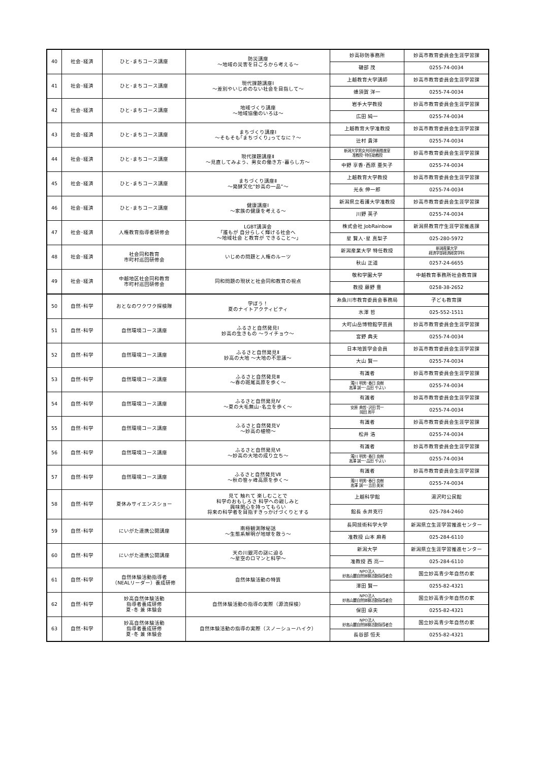| 40 | 社会･経済 | ひと･まちコース講座 | 防災講座 ～地域の災害を日ごろから考える～ | 妙高砂防事務所 | 妙高市教育委員会生涯学習課 |
| | | | | 磯部 茂 | 0255-74-0034 |
| 41 | 社会･経済 | ひと･まちコース講座 | 現代課題講座Ⅰ ～差別やいじめのない社会を目指して～ | 上越教育大学講師 | 妙高市教育委員会生涯学習課 |
| | | | | 蜂須賀 洋一 | 0255-74-0034 |
| 42 | 社会･経済 | ひと･まちコース講座 | 地域づくり講座 ～地域協働のいろは～ | 岩手大学教授 | 妙高市教育委員会生涯学習課 |
| | | | | 広田 純一 | 0255-74-0034 |
| 43 | 社会･経済 | ひと･まちコース講座 | まちづくり講座Ⅰ ～そもそも｢まちづくり｣ってなに？～ | 上越教育大学准教授 | 妙高市教育委員会生涯学習課 |
| | | | | 辻村 貴洋 | 0255-74-0034 |
| 44 | 社会･経済 | ひと･まちコース講座 | 現代課題講座Ⅱ ～見直してみよう、男女の働き方･暮らし方～ | 新潟大学男女共同参画推進室 准教授･特任助教授 | 妙高市教育委員会生涯学習課 |
| | | | | 中野 享香･西原 亜矢子 | 0255-74-0034 |
| 45 | 社会･経済 | ひと･まちコース講座 | まちづくり講座Ⅱ ～発酵文化“妙高の一品”～ | 上越教育大学教授 | 妙高市教育委員会生涯学習課 |
| | | | | 光永 伸一郎 | 0255-74-0034 |
| 46 | 社会･経済 | ひと･まちコース講座 | 健康講座Ⅰ ～家族の健康を考える～ | 新潟県立看護大学准教授 | 妙高市教育委員会生涯学習課 |
| | | | | 川野 英子 | 0255-74-0034 |
| 47 | 社会･経済 | 人権教育指導者研修会 | LGBT講演会 ｢誰もが 自分らしく輝ける社会へ ～地域社会 と教育が できること～｣ | 株式会社 JobRainbow | 新潟県教育庁生涯学習推進課 |
| | | | | 星 賢人･星 真梨子 | 025-280-5972 |
| 48 | 社会･経済 | 社会同和教育 市町村巡回研修会 | いじめの問題と人権のルーツ | 新潟産業大学 特任教授 | 新潟産業大学 経済学部経済経営学科 |
| | | | | 秋山 正道 | 0257-24-6655 |
| 49 | 社会･経済 | 中越地区社会同和教育 市町村巡回研修会 | 同和問題の現状と社会同和教育の視点 | 敬和学園大学 | 中越教育事務所社会教育課 |
| | | | | 教授 藤野 豊 | 0258-38-2652 |
| 50 | 自然･科学 | おとなのワクワク探検隊 | 学ぼう！ 夏のナイトアクティビティ | 糸魚川市教育委員会事務局 | 子ども教育課 |
| | | | | 水澤 哲 | 025-552-1511 |
| 51 | 自然･科学 | 自然環境コース講座 | ふるさと自然発見Ⅰ 妙高の生きもの ～ライチョウ～ | 大町山岳博物館学芸員 | 妙高市教育委員会生涯学習課 |
| | | | | 宮野 典夫 | 0255-74-0034 |
| 52 | 自然･科学 | 自然環境コース講座 | ふるさと自然発見Ⅱ 妙高の大地 ～大地の不思議～ | 日本地質学会会員 | 妙高市教育委員会生涯学習課 |
| | | | | 大山 賢一 | 0255-74-0034 |
| 53 | 自然･科学 | 自然環境コース講座 | ふるさと自然発見Ⅲ ～春の斑尾高原を歩く～ | 有識者 | 妙高市教育委員会生涯学習課 |
| | | | | 濁川 明男･春日 良樹 高澤 誠一･品田 やよい | 0255-74-0034 |
| 54 | 自然･科学 | 自然環境コース講座 | ふるさと自然発見Ⅳ ～夏の大毛無山･名立を歩く～ | 有識者 | 妙高市教育委員会生涯学習課 |
| | | | | 安原 典哲･沢田 賢一 岡田 周平 | 0255-74-0034 |
| 55 | 自然･科学 | 自然環境コース講座 | ふるさと自然発見Ⅴ ～妙高の植物～ | 有識者 | 妙高市教育委員会生涯学習課 |
| | | | | 松井 浩 | 0255-74-0034 |
| 56 | 自然･科学 | 自然環境コース講座 | ふるさと自然発見Ⅵ ～妙高の大地の成り立ち～ | 有識者 | 妙高市教育委員会生涯学習課 |
| | | | | 濁川 明男･春日 良樹 高澤 誠一･品田 やよい | 0255-74-0034 |
| 57 | 自然･科学 | 自然環境コース講座 | ふるさと自然発見Ⅶ ～秋の笹ヶ峰高原を歩く～ | 有識者 | 妙高市教育委員会生涯学習課 |
| | | | | 濁川 明男･春日 良樹 高澤 誠一･吉田 美栄 | 0255-74-0034 |
| 58 | 自然･科学 | 夏休みサイエンスショー | 見て 触れて 楽しむことで 科学のおもしろさ 科学への親しみと 興味関心を持ってもらい 将来の科学者を目指すきっかけづくりとする | 上越科学館 | 湯沢町公民館 |
| | | | | 館長 永井克行 | 025-784-2460 |
| 59 | 自然･科学 | にいがた連携公開講座 | 南極観測隊秘話 ～生態系解明が地球を救う～ | 長岡技術科学大学 | 新潟県立生涯学習推進センター |
| | | | | 准教授 山本 麻希 | 025-284-6110 |
| 60 | 自然･科学 | にいがた連携公開講座 | 天の川銀河の謎に迫る ～星空のロマンと科学～ | 新潟大学 | 新潟県立生涯学習推進センター |
| | | | | 准教授 西 亮一 | 025-284-6110 |
| 61 | 自然･科学 | 自然体験活動指導者 （NEALリーダー）養成研修 | 自然体験活動の特質 | NPO法人 妙高山麓自然体験活動指導者会 | 国立妙高青少年自然の家 |
| | | | | 澤田 賢一 | 0255-82-4321 |
| 62 | 自然･科学 | 妙高自然体験活動 指導者養成研修 夏･冬 兼 体験会 | 自然体験活動の指導の実際（源流探検） | NPO法人 妙高山麓自然体験活動指導者会 | 国立妙高青少年自然の家 |
| | | | | 保田 卓夫 | 0255-82-4321 |
| 63 | 自然･科学 | 妙高自然体験活動 指導者養成研修 夏･冬 兼 体験会 | 自然体験活動の指導の実際（スノーシューハイク） | NPO法人 妙高山麓自然体験活動指導者会 | 国立妙高青少年自然の家 |
| | | | | 長谷部 恒夫 | 0255-82-4321 |